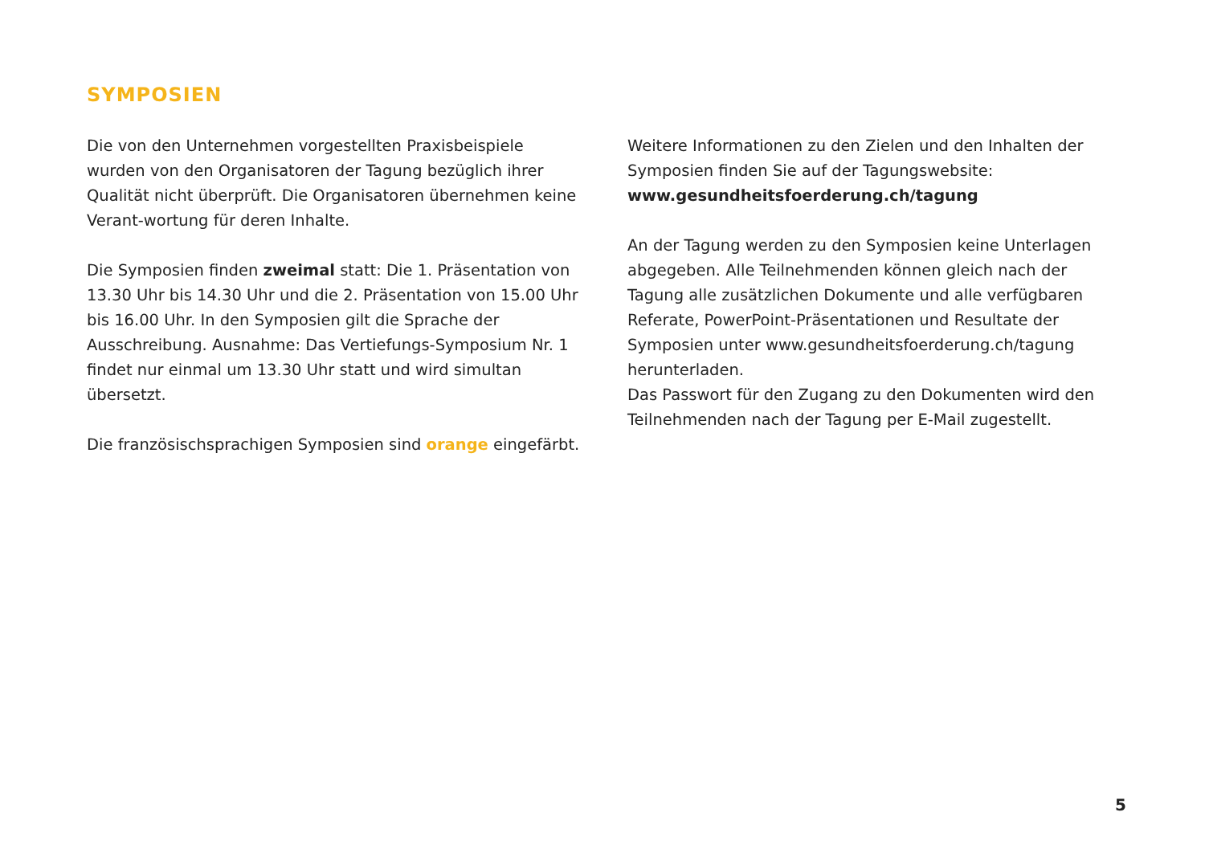SYMPOSIEN
Die von den Unternehmen vorgestellten Praxisbeispiele wurden von den Organisatoren der Tagung bezüglich ihrer Qualität nicht überprüft. Die Organisatoren übernehmen keine Verant-wortung für deren Inhalte.
Die Symposien finden zweimal statt: Die 1. Präsentation von 13.30 Uhr bis 14.30 Uhr und die 2. Präsentation von 15.00 Uhr bis 16.00 Uhr. In den Symposien gilt die Sprache der Ausschreibung. Ausnahme: Das Vertiefungs-Symposium Nr. 1 findet nur einmal um 13.30 Uhr statt und wird simultan übersetzt.
Die französischsprachigen Symposien sind orange eingefärbt.
Weitere Informationen zu den Zielen und den Inhalten der Symposien finden Sie auf der Tagungswebsite:
www.gesundheitsfoerderung.ch/tagung
An der Tagung werden zu den Symposien keine Unterlagen abgegeben. Alle Teilnehmenden können gleich nach der Tagung alle zusätzlichen Dokumente und alle verfügbaren Referate, PowerPoint-Präsentationen und Resultate der Symposien unter www.gesundheitsfoerderung.ch/tagung herunterladen.
Das Passwort für den Zugang zu den Dokumenten wird den Teilnehmenden nach der Tagung per E-Mail zugestellt.
5